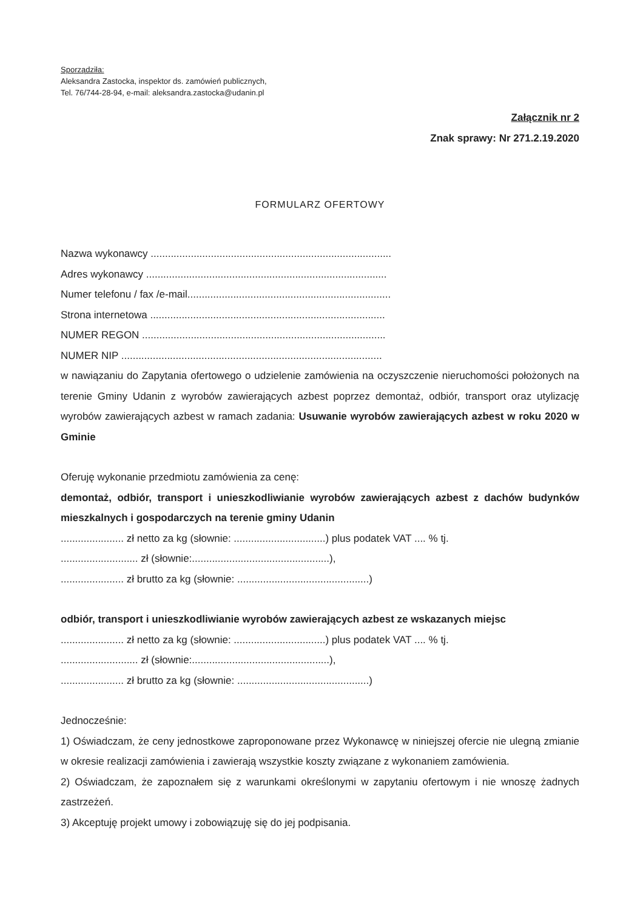Sporządziła:
Aleksandra Zastocka, inspektor ds. zamówień publicznych,
Tel. 76/744-28-94, e-mail: aleksandra.zastocka@udanin.pl
Załącznik nr 2
Znak sprawy: Nr 271.2.19.2020
FORMULARZ OFERTOWY
Nazwa wykonawcy ....................................................................................
Adres wykonawcy ....................................................................................
Numer telefonu / fax /e-mail.......................................................................
Strona internetowa ..................................................................................
NUMER REGON .....................................................................................
NUMER NIP ...........................................................................................
w nawiązaniu do Zapytania ofertowego o udzielenie zamówienia na oczyszczenie nieruchomości położonych na terenie Gminy Udanin z wyrobów zawierających azbest poprzez demontaż, odbiór, transport oraz utylizację wyrobów zawierających azbest w ramach zadania: Usuwanie wyrobów zawierających azbest w roku 2020 w Gminie
Oferuję wykonanie przedmiotu zamówienia za cenę:
demontaż, odbiór, transport i unieszkodliwianie wyrobów zawierających azbest z dachów budynków mieszkalnych i gospodarczych na terenie gminy Udanin
...................... zł netto za kg (słownie: ................................) plus podatek VAT .... % tj.
........................... zł (słownie:................................................),
...................... zł brutto za kg (słownie: ..............................................)
odbiór, transport i unieszkodliwianie wyrobów zawierających azbest ze wskazanych miejsc
...................... zł netto za kg (słownie: ................................) plus podatek VAT .... % tj.
........................... zł (słownie:................................................),
...................... zł brutto za kg (słownie: ..............................................)
Jednocześnie:
1) Oświadczam, że ceny jednostkowe zaproponowane przez Wykonawcę w niniejszej ofercie nie ulegną zmianie w okresie realizacji zamówienia i zawierają wszystkie koszty związane z wykonaniem zamówienia.
2) Oświadczam, że zapoznałem się z warunkami określonymi w zapytaniu ofertowym i nie wnoszę żadnych zastrzeżeń.
3) Akceptuję projekt umowy i zobowiązuję się do jej podpisania.